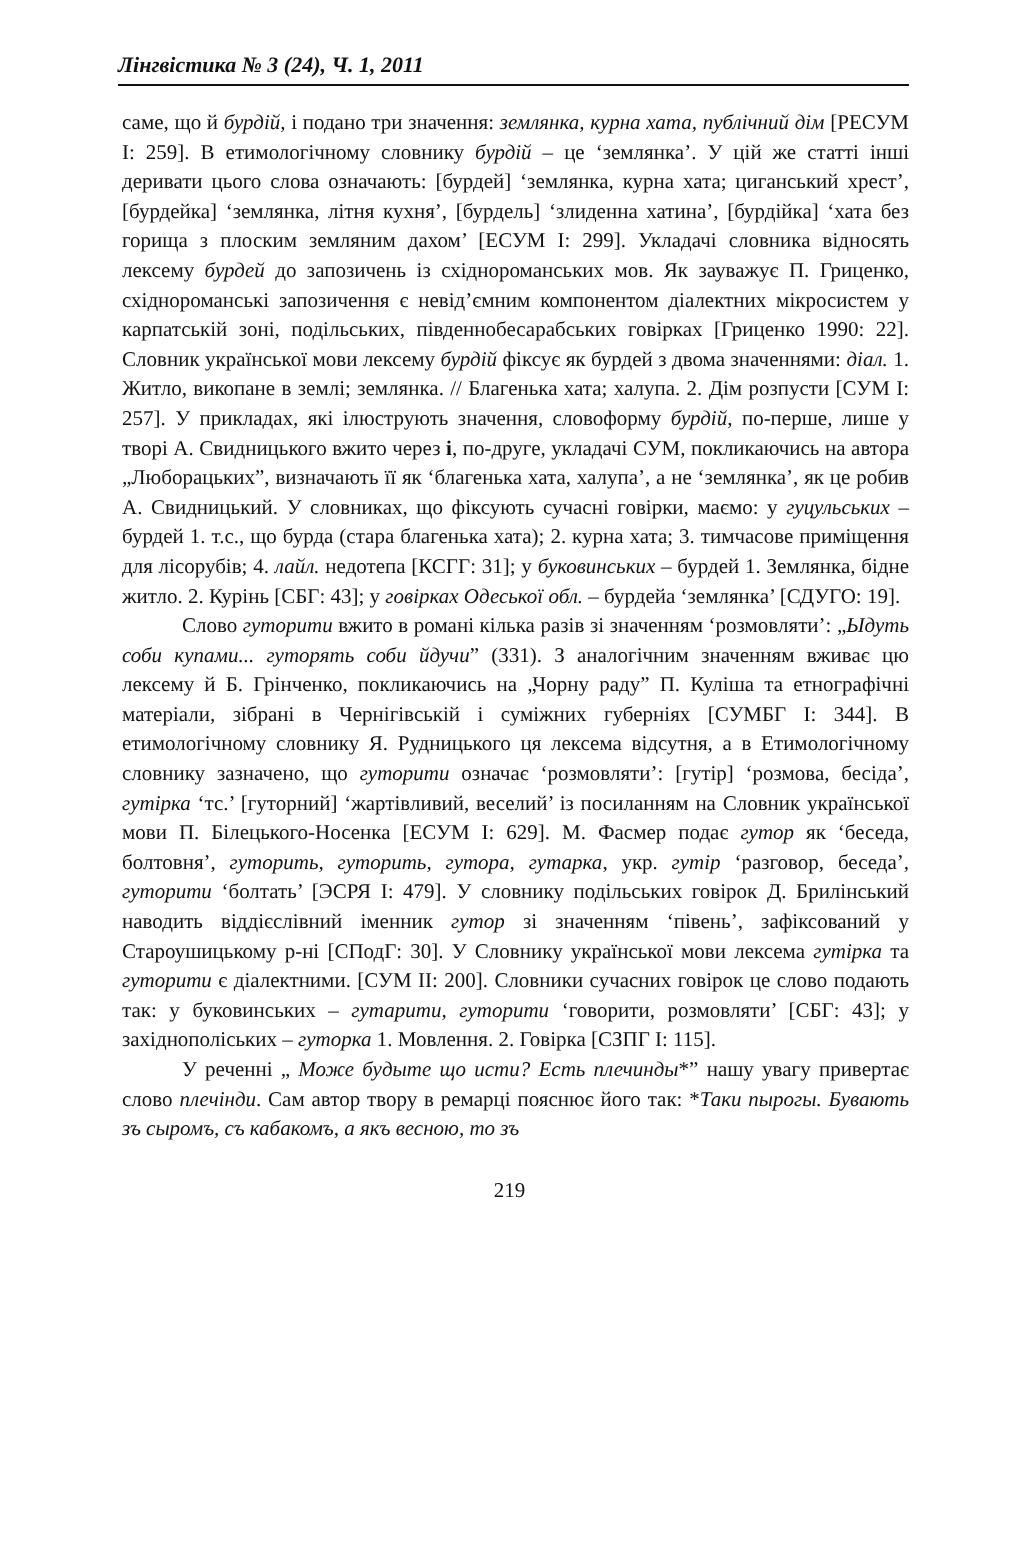Лінгвістика № 3 (24), Ч. 1, 2011
саме, що й бурдій, і подано три значення: землянка, курна хата, публічний дім [РЕСУМ І: 259]. В етимологічному словнику бурдій – це ‘землянка’. У цій же статті інші деривати цього слова означають: [бурдей] ‘землянка, курна хата; циганський хрест’, [бурдейка] ‘землянка, літня кухня’, [бурдель] ‘злиденна хатина’, [бурдійка] ‘хата без горища з плоским земляним дахом’ [ЕСУМ І: 299]. Укладачі словника відносять лексему бурдей до запозичень із східнороманських мов. Як зауважує П. Гриценко, східнороманські запозичення є невід’ємним компонентом діалектних мікросистем у карпатській зоні, подільських, південнобесарабських говірках [Гриценко 1990: 22]. Словник української мови лексему бурдій фіксує як бурдей з двома значеннями: діал. 1. Житло, викопане в землі; землянка. // Благенька хата; халупа. 2. Дім розпусти [СУМ І: 257]. У прикладах, які ілюструють значення, словоформу бурдій, по-перше, лише у творі А. Свидницького вжито через і, по-друге, укладачі СУМ, покликаючись на автора „Люборацьких”, визначають її як ‘благенька хата, халупа’, а не ‘землянка’, як це робив А. Свидницький. У словниках, що фіксують сучасні говірки, маємо: у гуцульських – бурдей 1. т.с., що бурда (стара благенька хата); 2. курна хата; 3. тимчасове приміщення для лісорубів; 4. лайл. недотепа [КСГГ: 31]; у буковинських – бурдей 1. Землянка, бідне житло. 2. Курінь [СБГ: 43]; у говірках Одеської обл. – бурдейа ‘землянка’ [СДУГО: 19].
Слово гуторити вжито в романі кілька разів зі значенням ‘розмовляти’: „Ыдуть соби купами... гуторять соби йдучи” (331). З аналогічним значенням вживає цю лексему й Б. Грінченко, покликаючись на „Чорну раду” П. Куліша та етнографічні матеріали, зібрані в Чернігівській і суміжних губерніях [СУМБГ І: 344]. В етимологічному словнику Я. Рудницького ця лексема відсутня, а в Етимологічному словнику зазначено, що гуторити означає ‘розмовляти’: [гутір] ‘розмова, бесіда’, гутірка ‘тс.’ [гуторний] ‘жартівливий, веселий’ із посиланням на Словник української мови П. Білецького-Носенка [ЕСУМ І: 629]. М. Фасмер подає гутор як ‘беседа, болтовня’, гуторить, гуторить, гутора, гутарка, укр. гутір ‘разговор, беседа’, гуторити ‘болтать’ [ЭСРЯ І: 479]. У словнику подільських говірок Д. Брилінський наводить віддієслівний іменник гутор зі значенням ‘півень’, зафіксований у Староушицькому р-ні [СПодГ: 30]. У Словнику української мови лексема гутірка та гуторити є діалектними. [СУМ ІІ: 200]. Словники сучасних говірок це слово подають так: у буковинських – гутарити, гуторити ‘говорити, розмовляти’ [СБГ: 43]; у західнополіських – гуторка 1. Мовлення. 2. Говірка [СЗПГ І: 115].
У реченні „ Може будыте що исти? Есть плечинды*” нашу увагу привертає слово плечінди. Сам автор твору в ремарці пояснює його так: *Таки пырогы. Бувають зъ сыромъ, съ кабакомъ, а якъ весною, то зъ
219